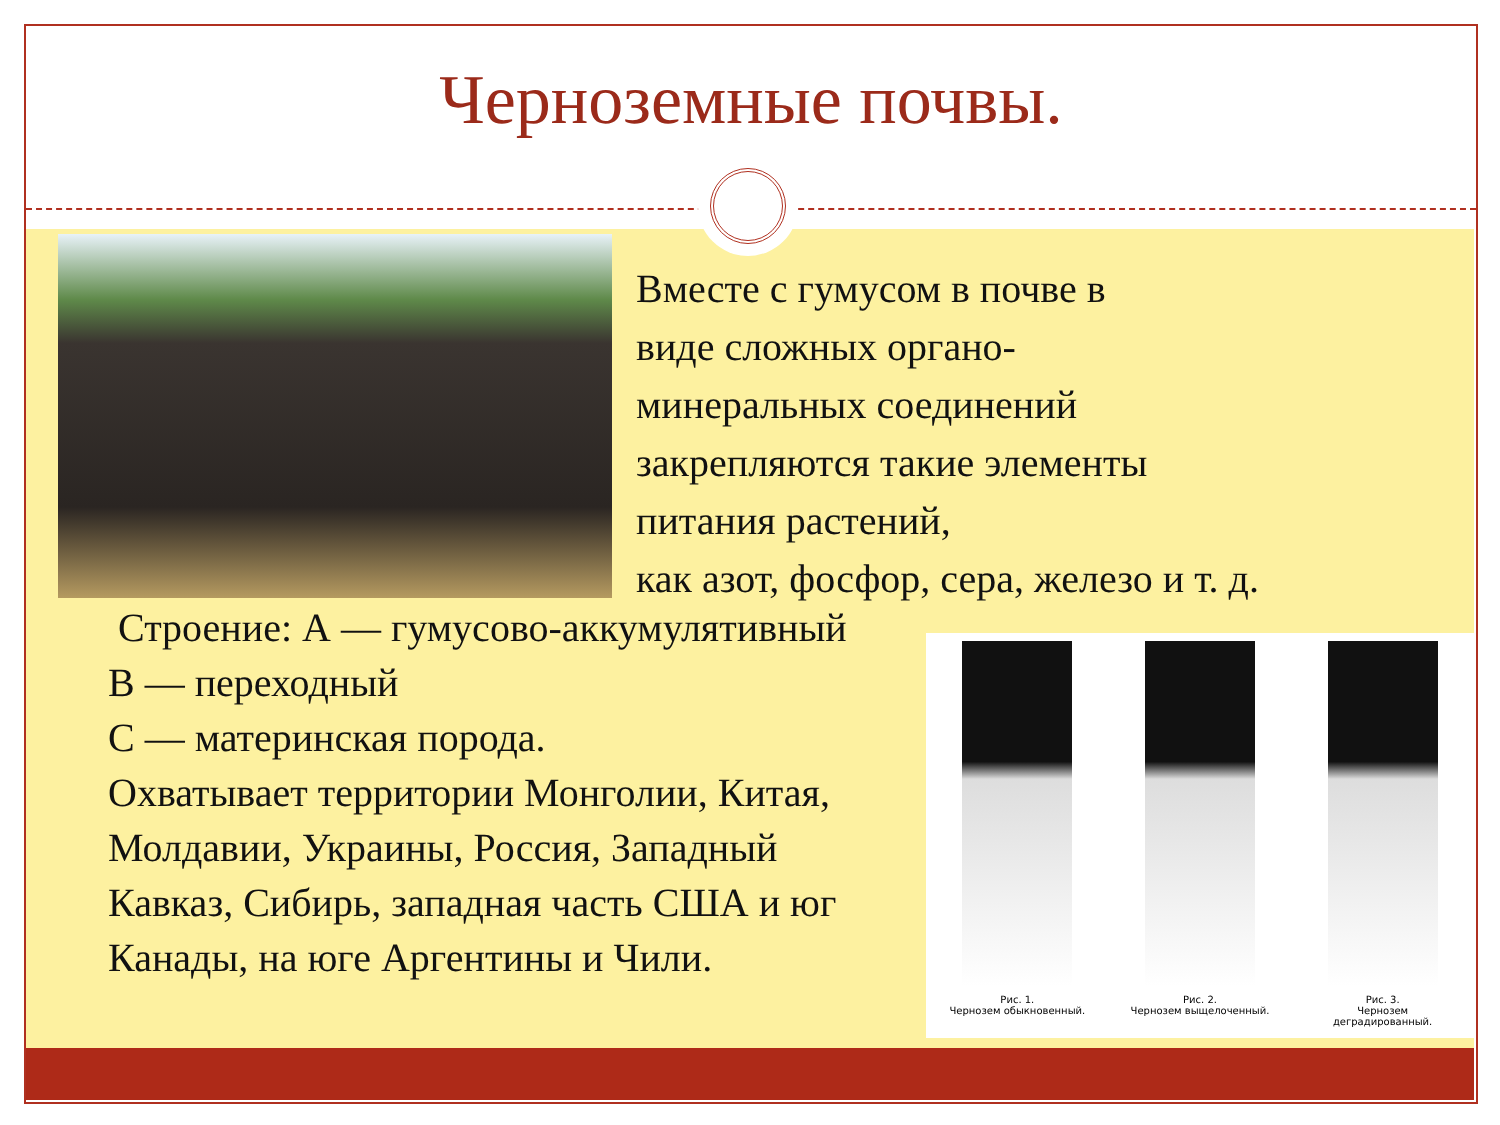Черноземные почвы.
Вместе с гумусом в почве в
виде сложных органо-
минеральных соединений
закрепляются такие элементы
питания растений,
как азот, фосфор, сера, железо и т. д.
Строение: А — гумусово-аккумулятивный
В — переходный
С — материнская порода.
Охватывает территории Монголии, Китая,
Молдавии, Украины, Россия, Западный
Кавказ, Сибирь, западная часть США и юг
Канады, на юге Аргентины и Чили.
Рис. 1.
Чернозем обыкновенный.
Рис. 2.
Чернозем выщелоченный.
Рис. 3.
Чернозем деградированный.